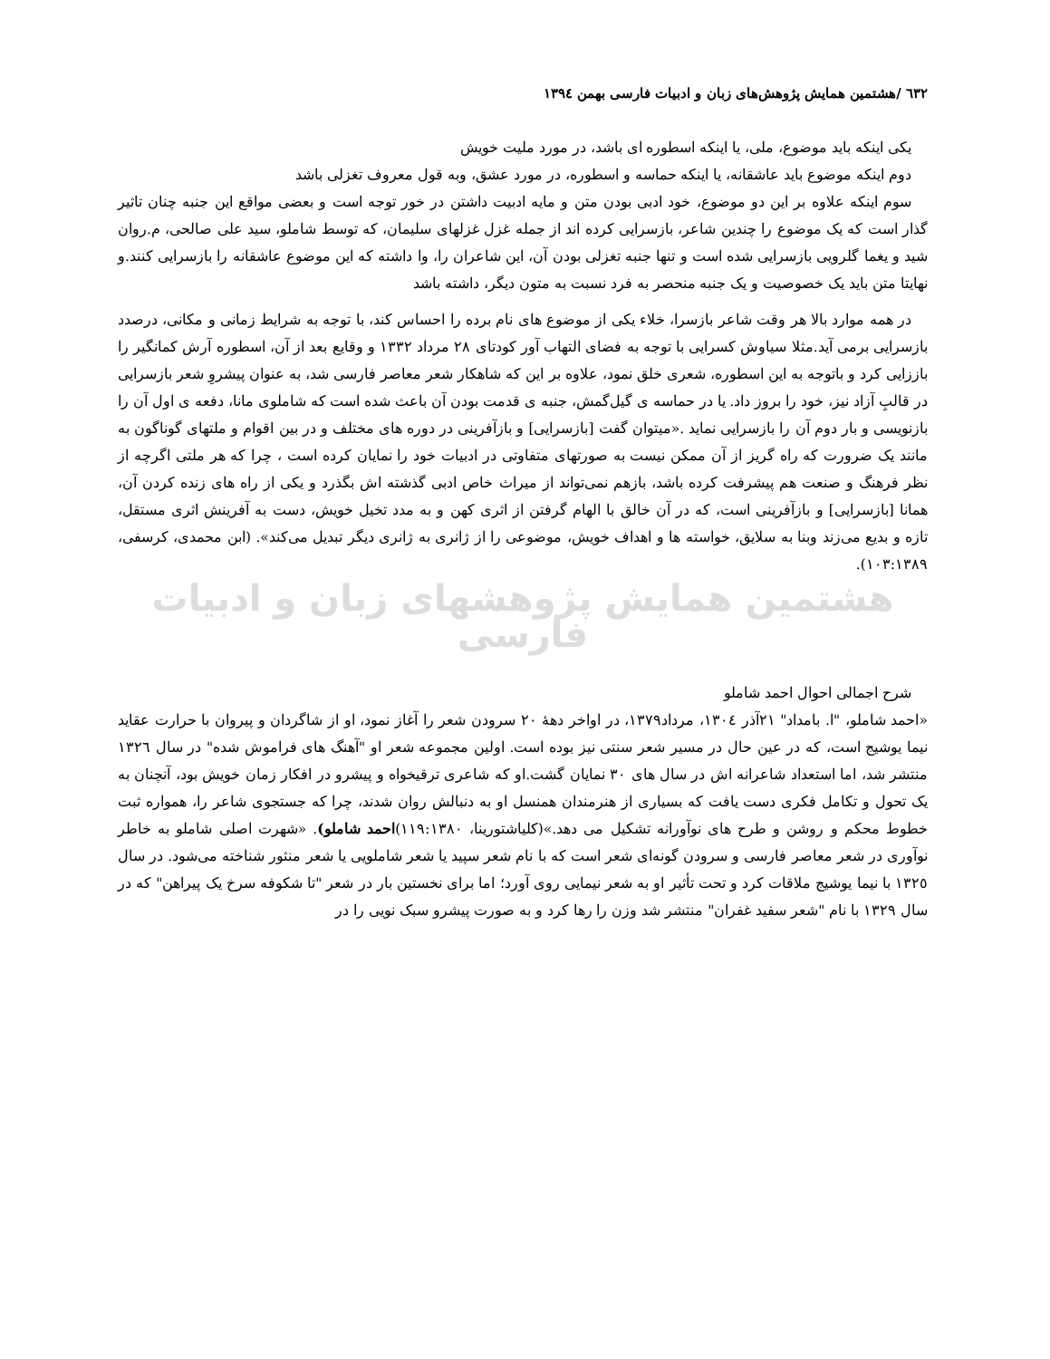٦٣٢ /هشتمین همایش پژوهش‌های زبان و ادبیات فارسی بهمن ١٣٩٤
یکی اینکه باید موضوع، ملی، یا اینکه اسطوره ای باشد، در مورد ملیت خویش
دوم اینکه موضوع باید عاشقانه، یا اینکه حماسه و اسطوره، در مورد عشق، وبه قول معروف تغزلی باشد
سوم اینکه علاوه بر این دو موضوع، خود ادبی بودن متن و مایه ادبیت داشتن در خور توجه است و بعضی مواقع این جنبه چنان تاثیر گذار است که یک موضوع را چندین شاعر، بازسرایی کرده اند از جمله غزل غزلهای سلیمان، که توسط شاملو، سید علی صالحی، م.روان شید و یغما گلرویی بازسرایی شده است و تنها جنبه تغزلی بودن آن، این شاعران را، وا داشته که این موضوع عاشقانه را بازسرایی کنند.و نهایتا متن باید یک خصوصیت و یک جنبه منحصر به فرد نسبت به متون دیگر، داشته باشد
در همه موارد بالا هر وقت شاعر بازسرا، خلاء یکی از موضوع های نام برده را احساس کند، با توجه به شرایط زمانی و مکانی، درصدد بازسرایی برمی آید.مثلا سیاوش کسرایی با توجه به فضای التهاب آور کودتای ٢٨ مرداد ١٣٣٢ و وقایع بعد از آن، اسطوره آرش کمانگیر را باززایی کرد و باتوجه به این اسطوره، شعری خلق نمود، علاوه بر این که شاهکار شعر معاصر فارسی شد، به عنوان پیشروِ شعر بازسرایی در قالبِ آزاد نیز، خود را بروز داد. یا در حماسه ی گیل‌گمش، جنبه ی قدمت بودن آن باعث شده است که شاملوی مانا، دفعه ی اول آن را بازنویسی و بار دوم آن را بازسرایی نماید .«میتوان گفت [بازسرایی] و بازآفرینی در دوره های مختلف و در بین اقوام و ملتهای گوناگون به مانند یک ضرورت که راه گریز از آن ممکن نیست به صورتهای متفاوتی در ادبیات خود را نمایان کرده است ، چرا که هر ملتی اگرچه از نظر فرهنگ و صنعت هم پیشرفت کرده باشد، بازهم نمی‌تواند از میراث خاص ادبی گذشته اش بگذرد و یکی از راه های زنده کردن آن، همانا [بازسرایی] و بازآفرینی است، که در آن خالق با الهام گرفتن از اثری کهن و به مدد تخیل خویش، دست به آفرینش اثری مستقل، تازه و بدیع می‌زند وبنا به سلایق، خواسته ها و اهداف خویش، موضوعی را از ژانری به ژانری دیگر تبدیل می‌کند». (ابن محمدی، کرسفی، ١٠٣:١٣٨٩).
هشتمین همایش پژوهشهای زبان و ادبیات فارسی
شرح اجمالی احوال احمد شاملو
«احمد شاملو، "ا. بامداد" ٢١آذر ١٣٠٤، مرداد١٣٧٩، در اواخر دهۀ ٢٠ سرودن شعر را آغاز نمود، او از شاگردان و پیروان با حرارت عقاید نیما یوشیج است، که در عین حال در مسیر شعر سنتی نیز بوده است. اولین مجموعه شعر او "آهنگ های فراموش شده" در سال ١٣٢٦ منتشر شد، اما استعداد شاعرانه اش در سال های ٣٠ نمایان گشت.او که شاعری ترقیخواه و پیشرو در افکار زمان خویش بود، آنچنان به یک تحول و تکامل فکری دست یافت که بسیاری از هنرمندان همنسل او به دنبالش روان شدند، چرا که جستجوی شاعر را، همواره ثبت خطوط محکم و روشن و طرح های نوآورانه تشکیل می دهد.»(کلیاشتورینا، ١١٩:١٣٨٠)احمد شاملو). «شهرت اصلی شاملو به خاطر نوآوری در شعر معاصر فارسی و سرودن گونه‌ای شعر است که با نام شعر سپید یا شعر شاملویی یا شعر منثور شناخته می‌شود. در سال ١٣٢٥ با نیما یوشیج ملاقات کرد و تحت تأثیر او به شعر نیمایی روی آورد؛ اما برای نخستین بار در شعر "تا شکوفه سرخ یک پیراهن" که در سال ١٣٢٩ با نام "شعر سفید غفران" منتشر شد وزن را رها کرد و به صورت پیشرو سبک نویی را در